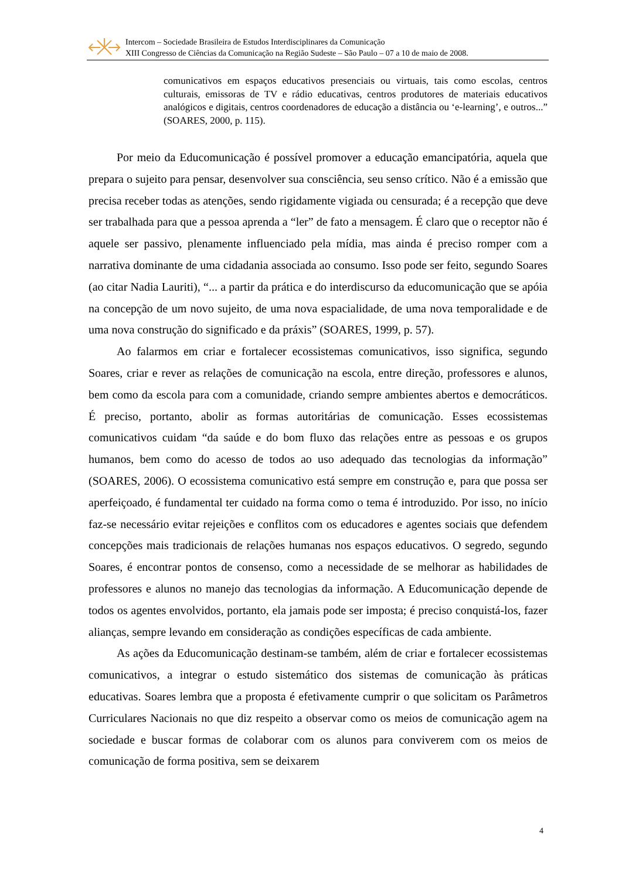Intercom – Sociedade Brasileira de Estudos Interdisciplinares da Comunicação
XIII Congresso de Ciências da Comunicação na Região Sudeste – São Paulo – 07 a 10 de maio de 2008.
comunicativos em espaços educativos presenciais ou virtuais, tais como escolas, centros culturais, emissoras de TV e rádio educativas, centros produtores de materiais educativos analógicos e digitais, centros coordenadores de educação a distância ou ‘e-learning’, e outros...” (SOARES, 2000, p. 115).
Por meio da Educomunicação é possível promover a educação emancipatória, aquela que prepara o sujeito para pensar, desenvolver sua consciência, seu senso crítico. Não é a emissão que precisa receber todas as atenções, sendo rigidamente vigiada ou censurada; é a recepção que deve ser trabalhada para que a pessoa aprenda a “ler” de fato a mensagem. É claro que o receptor não é aquele ser passivo, plenamente influenciado pela mídia, mas ainda é preciso romper com a narrativa dominante de uma cidadania associada ao consumo. Isso pode ser feito, segundo Soares (ao citar Nadia Lauriti), “... a partir da prática e do interdiscurso da educomunicação que se apóia na concepção de um novo sujeito, de uma nova espacialidade, de uma nova temporalidade e de uma nova construção do significado e da práxis” (SOARES, 1999, p. 57).
Ao falarmos em criar e fortalecer ecossistemas comunicativos, isso significa, segundo Soares, criar e rever as relações de comunicação na escola, entre direção, professores e alunos, bem como da escola para com a comunidade, criando sempre ambientes abertos e democráticos. É preciso, portanto, abolir as formas autoritárias de comunicação. Esses ecossistemas comunicativos cuidam “da saúde e do bom fluxo das relações entre as pessoas e os grupos humanos, bem como do acesso de todos ao uso adequado das tecnologias da informação” (SOARES, 2006). O ecossistema comunicativo está sempre em construção e, para que possa ser aperfeiçoado, é fundamental ter cuidado na forma como o tema é introduzido. Por isso, no início faz-se necessário evitar rejeições e conflitos com os educadores e agentes sociais que defendem concepções mais tradicionais de relações humanas nos espaços educativos. O segredo, segundo Soares, é encontrar pontos de consenso, como a necessidade de se melhorar as habilidades de professores e alunos no manejo das tecnologias da informação. A Educomunicação depende de todos os agentes envolvidos, portanto, ela jamais pode ser imposta; é preciso conquistá-los, fazer alianças, sempre levando em consideração as condições específicas de cada ambiente.
As ações da Educomunicação destinam-se também, além de criar e fortalecer ecossistemas comunicativos, a integrar o estudo sistemático dos sistemas de comunicação às práticas educativas. Soares lembra que a proposta é efetivamente cumprir o que solicitam os Parâmetros Curriculares Nacionais no que diz respeito a observar como os meios de comunicação agem na sociedade e buscar formas de colaborar com os alunos para conviverem com os meios de comunicação de forma positiva, sem se deixarem
4